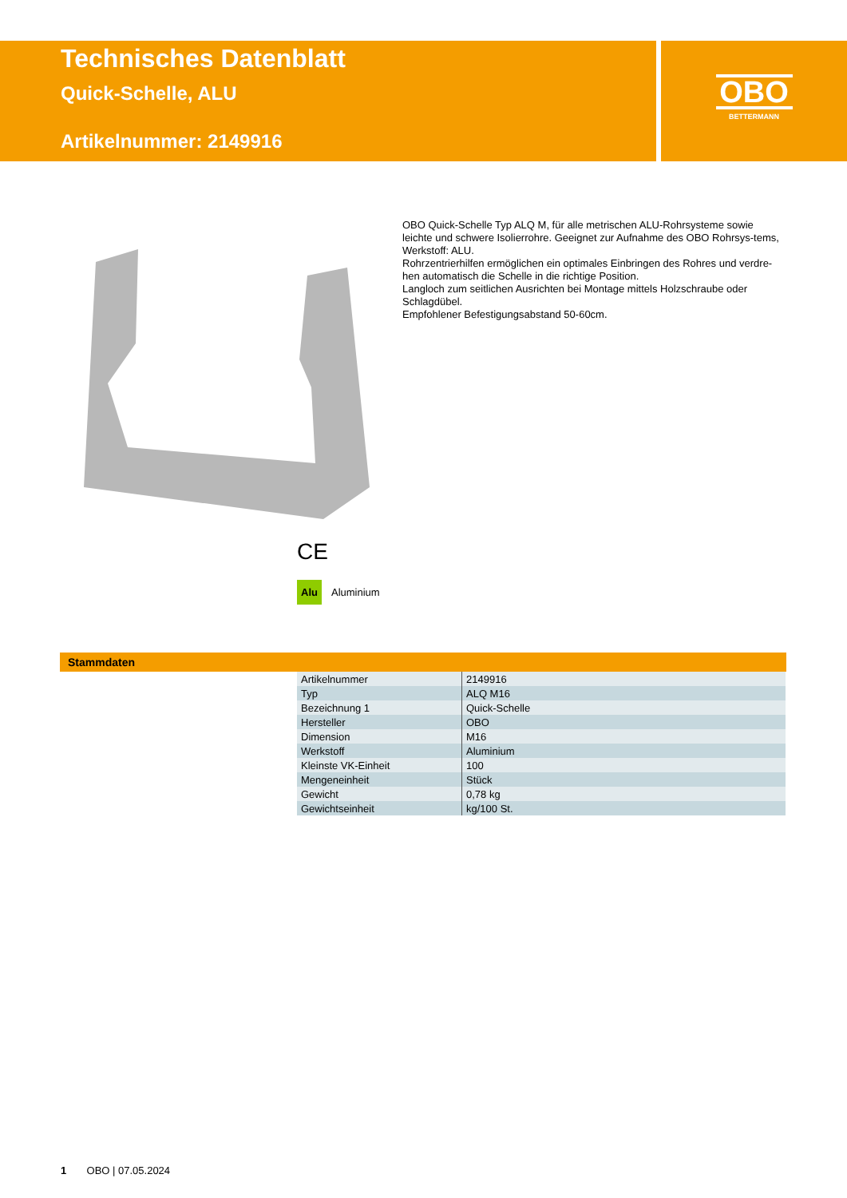Technisches Datenblatt
Quick-Schelle, ALU
Artikelnummer: 2149916
OBO
BETTERMANN
OBO Quick-Schelle Typ ALQ M, für alle metrischen ALU-Rohrsysteme sowie leichte und schwere Isolierrohre. Geeignet zur Aufnahme des OBO Rohrsys-tems, Werkstoff: ALU.
Rohrzentrierhilfen ermöglichen ein optimales Einbringen des Rohres und verdre-hen automatisch die Schelle in die richtige Position.
Langloch zum seitlichen Ausrichten bei Montage mittels Holzschraube oder Schlagdübel.
Empfohlener Befestigungsabstand 50-60cm.
CE
Alu Aluminium
Stammdaten
| Artikelnummer | 2149916 |
| Typ | ALQ M16 |
| Bezeichnung 1 | Quick-Schelle |
| Hersteller | OBO |
| Dimension | M16 |
| Werkstoff | Aluminium |
| Kleinste VK-Einheit | 100 |
| Mengeneinheit | Stück |
| Gewicht | 0,78 kg |
| Gewichtseinheit | kg/100 St. |
1 OBO | 07.05.2024